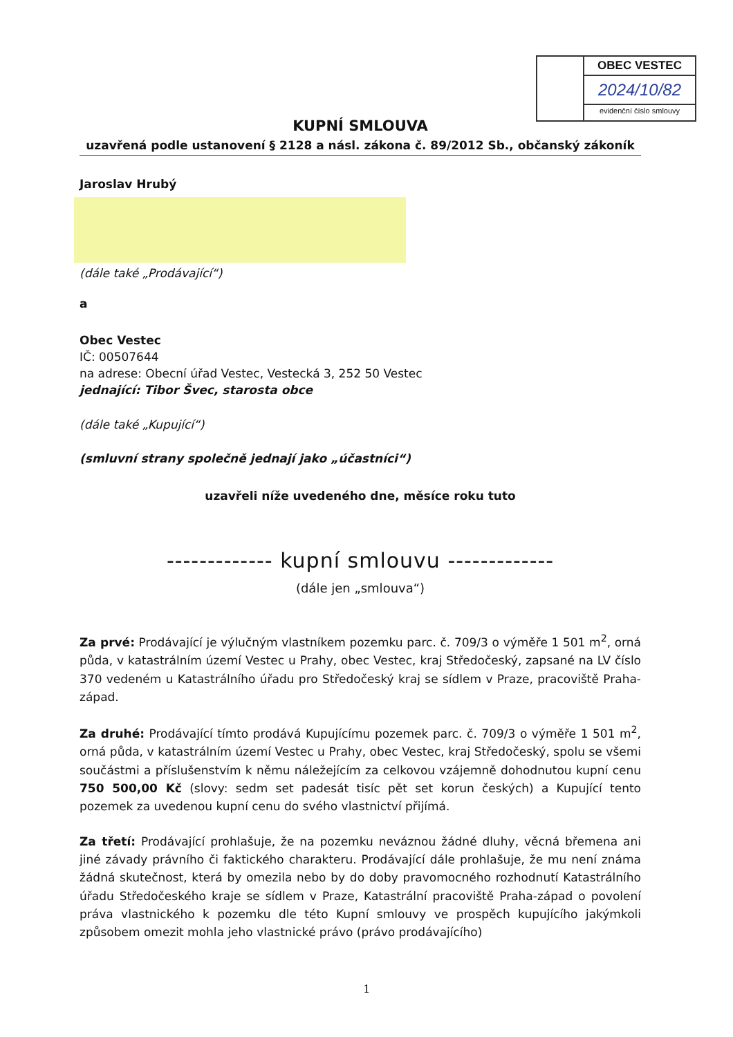OBEC VESTEC
2024/10/82
evidenční číslo smlouvy
KUPNÍ SMLOUVA
uzavřená podle ustanovení § 2128 a násl. zákona č. 89/2012 Sb., občanský zákoník
Jaroslav Hrubý
(dále také „Prodávající“)
a
Obec Vestec
IČ: 00507644
na adrese: Obecní úřad Vestec, Vestecká 3, 252 50 Vestec
jednající: Tibor Švec, starosta obce
(dále také „Kupující“)
(smluvní strany společně jednají jako „účastníci“)
uzavřeli níže uvedeného dne, měsíce roku tuto
------------- kupní smlouvu -------------
(dále jen „smlouva“)
Za prvé: Prodávající je výlučným vlastníkem pozemku parc. č. 709/3 o výměře 1 501 m<sup>2</sup>, orná půda, v katastrálním území Vestec u Prahy, obec Vestec, kraj Středočeský, zapsané na LV číslo 370 vedeném u Katastrálního úřadu pro Středočeský kraj se sídlem v Praze, pracoviště Praha-západ.
Za druhé: Prodávající tímto prodává Kupujícímu pozemek parc. č. 709/3 o výměře 1 501 m<sup>2</sup>, orná půda, v katastrálním území Vestec u Prahy, obec Vestec, kraj Středočeský, spolu se všemi součástmi a příslušenstvím k němu náležejícím za celkovou vzájemně dohodnutou kupní cenu 750 500,00 Kč (slovy: sedm set padesát tisíc pět set korun českých) a Kupující tento pozemek za uvedenou kupní cenu do svého vlastnictví přijímá.
Za třetí: Prodávající prohlašuje, že na pozemku neváznou žádné dluhy, věcná břemena ani jiné závady právního či faktického charakteru. Prodávající dále prohlašuje, že mu není známa žádná skutečnost, která by omezila nebo by do doby pravomocného rozhodnutí Katastrálního úřadu Středočeského kraje se sídlem v Praze, Katastrální pracoviště Praha-západ o povolení práva vlastnického k pozemku dle této Kupní smlouvy ve prospěch kupujícího jakýmkoli způsobem omezit mohla jeho vlastnické právo (právo prodávajícího)
1